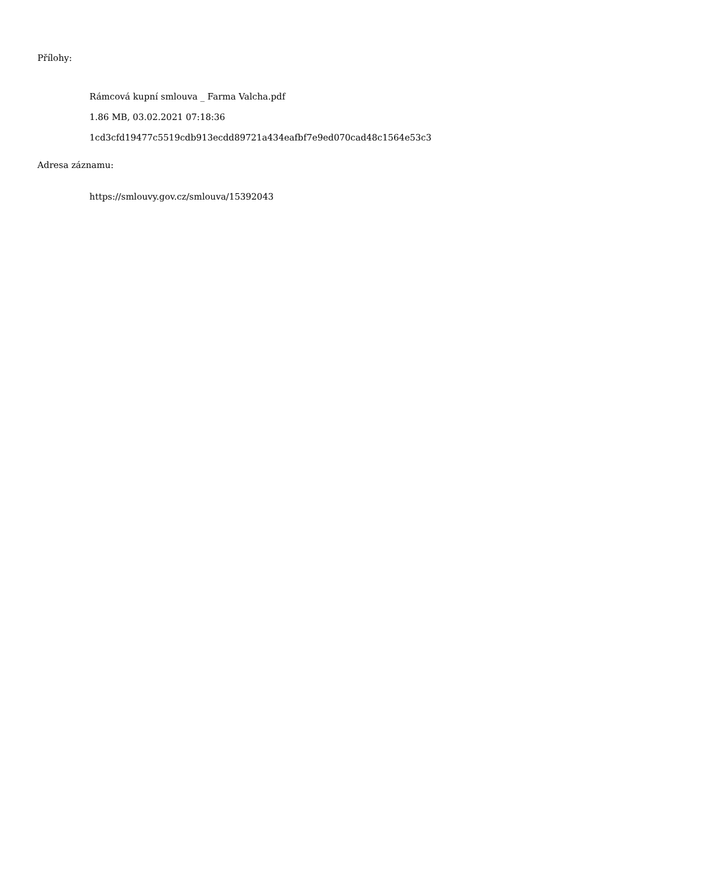Přílohy:
Rámcová kupní smlouva _ Farma Valcha.pdf
1.86 MB, 03.02.2021 07:18:36
1cd3cfd19477c5519cdb913ecdd89721a434eafbf7e9ed070cad48c1564e53c3
Adresa záznamu:
https://smlouvy.gov.cz/smlouva/15392043